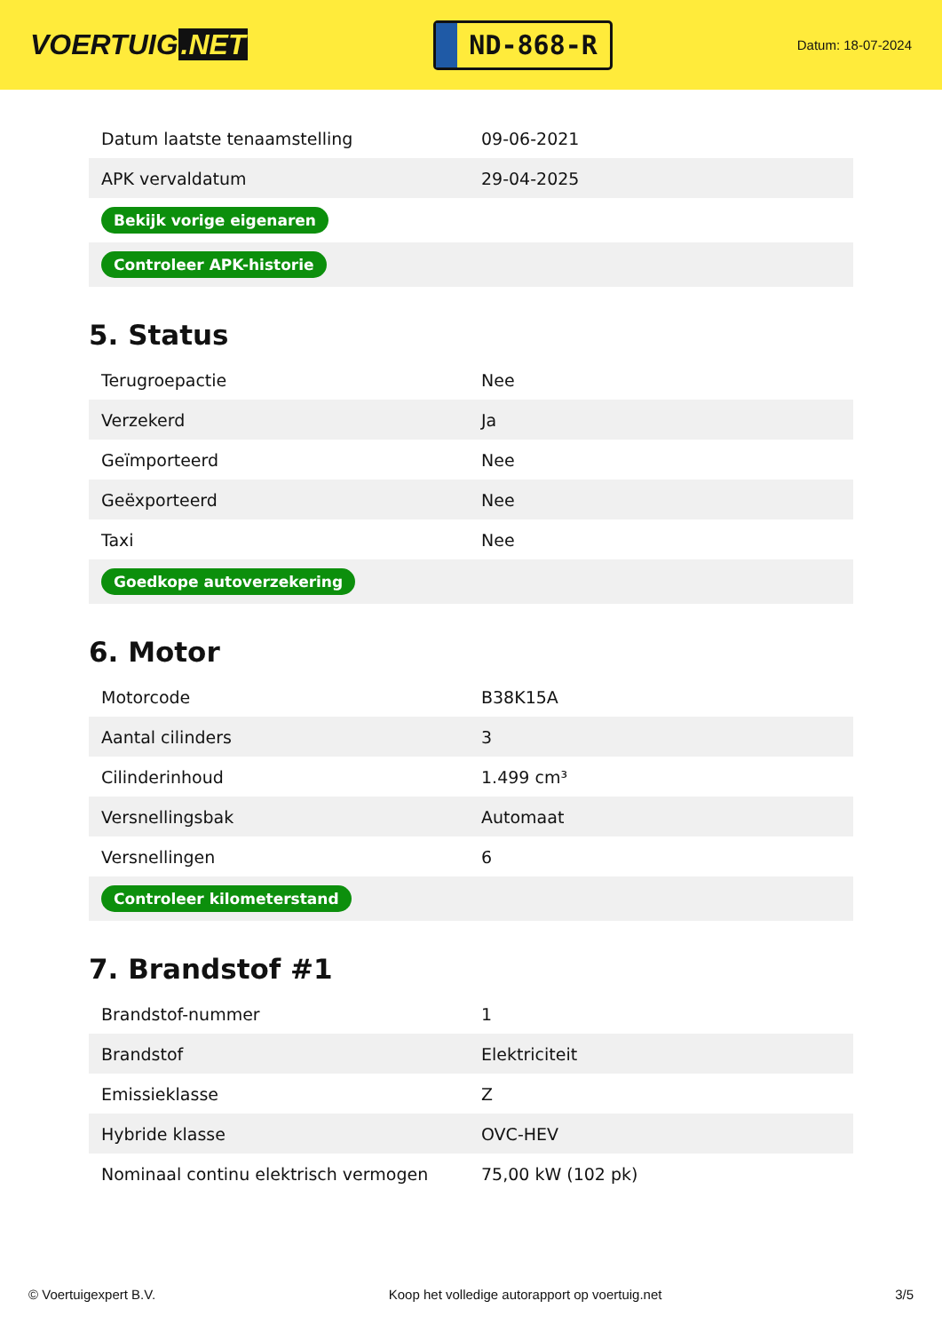VOERTUIG.NET
ND-868-R
Datum: 18-07-2024
| Datum laatste tenaamstelling | 09-06-2021 |
| APK vervaldatum | 29-04-2025 |
| Bekijk vorige eigenaren | |
| Controleer APK-historie | |
5. Status
| Terugroepactie | Nee |
| Verzekerd | Ja |
| Geïmporteerd | Nee |
| Geëxporteerd | Nee |
| Taxi | Nee |
| Goedkope autoverzekering | |
6. Motor
| Motorcode | B38K15A |
| Aantal cilinders | 3 |
| Cilinderinhoud | 1.499 cm³ |
| Versnellingsbak | Automaat |
| Versnellingen | 6 |
| Controleer kilometerstand | |
7. Brandstof #1
| Brandstof-nummer | 1 |
| Brandstof | Elektriciteit |
| Emissieklasse | Z |
| Hybride klasse | OVC-HEV |
| Nominaal continu elektrisch vermogen | 75,00 kW (102 pk) |
© Voertuigexpert B.V. Koop het volledige autorapport op voertuig.net 3/5